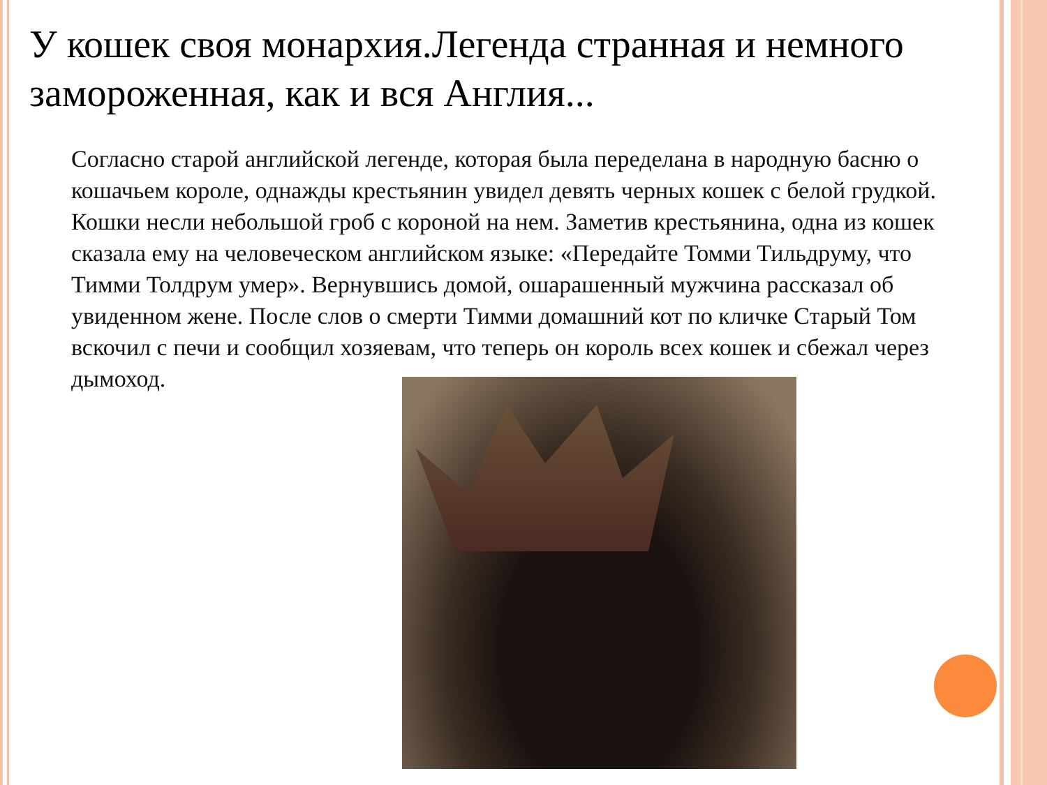У кошек своя монархия.Легенда странная и немного замороженная, как и вся Англия...
Согласно старой английской легенде, которая была переделана в народную басню о кошачьем короле, однажды крестьянин увидел девять черных кошек с белой грудкой. Кошки несли небольшой гроб с короной на нем. Заметив крестьянина, одна из кошек сказала ему на человеческом английском языке: «Передайте Томми Тильдруму, что Тимми Толдрум умер». Вернувшись домой, ошарашенный мужчина рассказал об увиденном жене. После слов о смерти Тимми домашний кот по кличке Старый Том вскочил с печи и сообщил хозяевам, что теперь он король всех кошек и сбежал через дымоход.